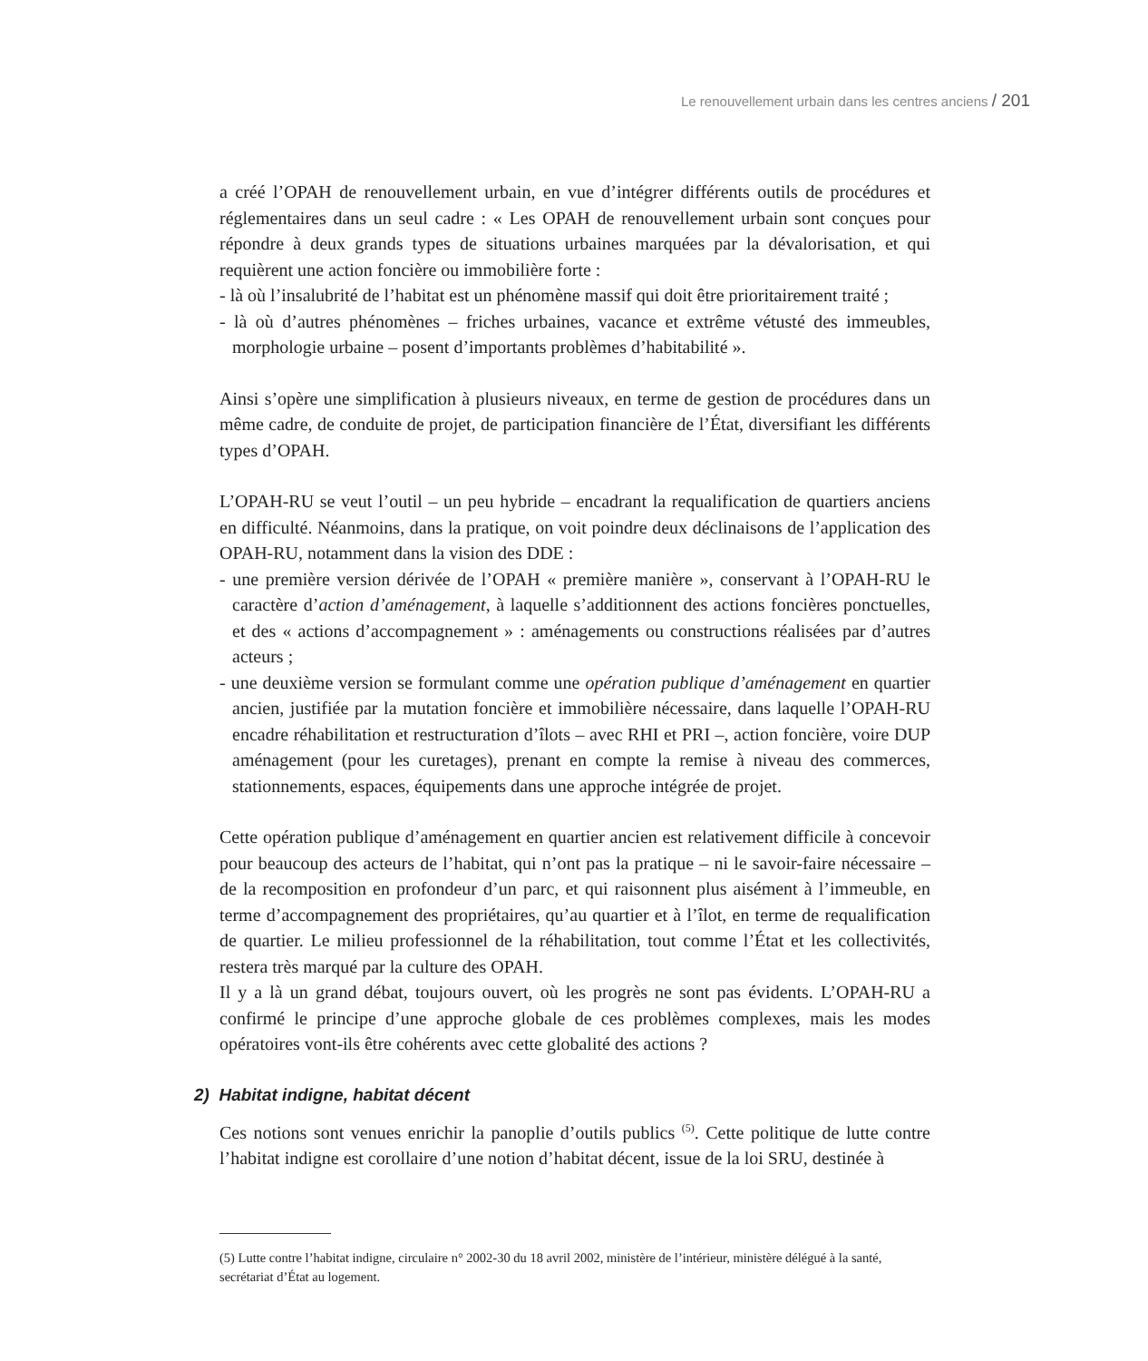Le renouvellement urbain dans les centres anciens / 201
a créé l’OPAH de renouvellement urbain, en vue d’intégrer différents outils de procédures et réglementaires dans un seul cadre : « Les OPAH de renouvellement urbain sont conçues pour répondre à deux grands types de situations urbaines marquées par la dévalorisation, et qui requièrent une action foncière ou immobilière forte :
- là où l’insalubrité de l’habitat est un phénomène massif qui doit être prioritairement traité ;
- là où d’autres phénomènes – friches urbaines, vacance et extrême vétusté des immeubles, morphologie urbaine – posent d’importants problèmes d’habitabilité ».
Ainsi s’opère une simplification à plusieurs niveaux, en terme de gestion de procédures dans un même cadre, de conduite de projet, de participation financière de l’État, diversifiant les différents types d’OPAH.
L’OPAH-RU se veut l’outil – un peu hybride – encadrant la requalification de quartiers anciens en difficulté. Néanmoins, dans la pratique, on voit poindre deux déclinaisons de l’application des OPAH-RU, notamment dans la vision des DDE :
- une première version dérivée de l’OPAH « première manière », conservant à l’OPAH-RU le caractère d’action d’aménagement, à laquelle s’additionnent des actions foncières ponctuelles, et des « actions d’accompagnement » : aménagements ou constructions réalisées par d’autres acteurs ;
- une deuxième version se formulant comme une opération publique d’aménagement en quartier ancien, justifiée par la mutation foncière et immobilière nécessaire, dans laquelle l’OPAH-RU encadre réhabilitation et restructuration d’îlots – avec RHI et PRI –, action foncière, voire DUP aménagement (pour les curetages), prenant en compte la remise à niveau des commerces, stationnements, espaces, équipements dans une approche intégrée de projet.
Cette opération publique d’aménagement en quartier ancien est relativement difficile à concevoir pour beaucoup des acteurs de l’habitat, qui n’ont pas la pratique – ni le savoir-faire nécessaire – de la recomposition en profondeur d’un parc, et qui raisonnent plus aisément à l’immeuble, en terme d’accompagnement des propriétaires, qu’au quartier et à l’îlot, en terme de requalification de quartier. Le milieu professionnel de la réhabilitation, tout comme l’État et les collectivités, restera très marqué par la culture des OPAH.
Il y a là un grand débat, toujours ouvert, où les progrès ne sont pas évidents. L’OPAH-RU a confirmé le principe d’une approche globale de ces problèmes complexes, mais les modes opératoires vont-ils être cohérents avec cette globalité des actions ?
2) Habitat indigne, habitat décent
Ces notions sont venues enrichir la panoplie d’outils publics <sup>(5)</sup>. Cette politique de lutte contre l’habitat indigne est corollaire d’une notion d’habitat décent, issue de la loi SRU, destinée à
(5) Lutte contre l’habitat indigne, circulaire n° 2002-30 du 18 avril 2002, ministère de l’intérieur, ministère délégué à la santé, secrétariat d’État au logement.